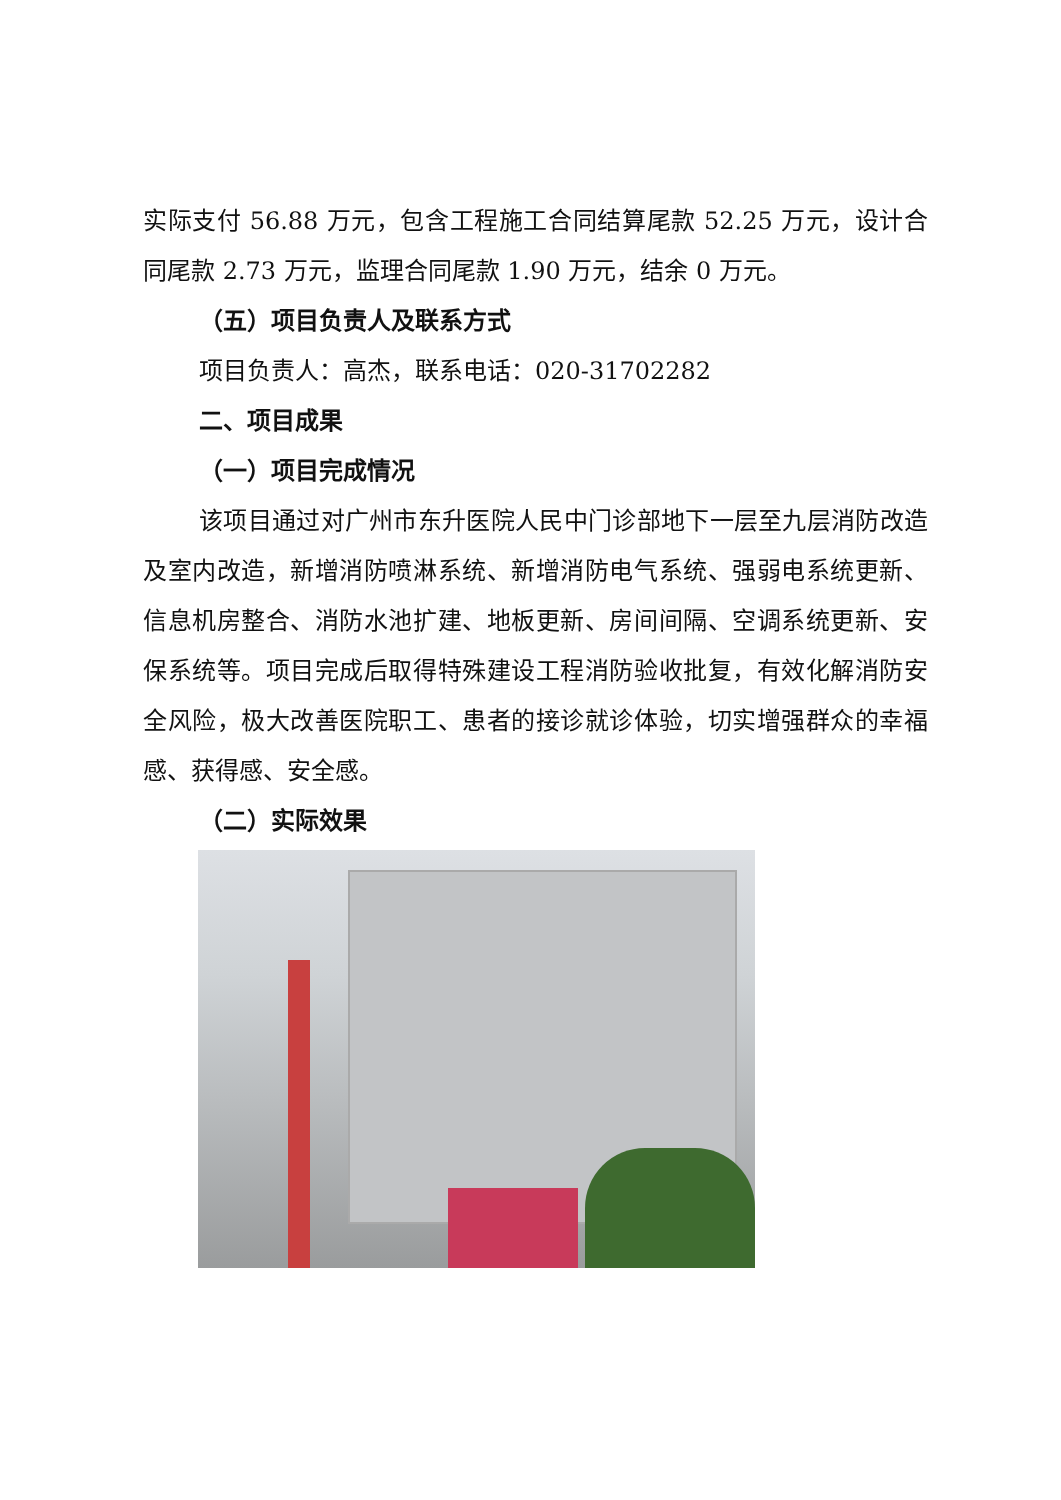实际支付 56.88 万元，包含工程施工合同结算尾款 52.25 万元，设计合同尾款 2.73 万元，监理合同尾款 1.90 万元，结余 0 万元。
（五）项目负责人及联系方式
项目负责人：高杰，联系电话：020-31702282
二、项目成果
（一）项目完成情况
该项目通过对广州市东升医院人民中门诊部地下一层至九层消防改造及室内改造，新增消防喷淋系统、新增消防电气系统、强弱电系统更新、信息机房整合、消防水池扩建、地板更新、房间间隔、空调系统更新、安保系统等。项目完成后取得特殊建设工程消防验收批复，有效化解消防安全风险，极大改善医院职工、患者的接诊就诊体验，切实增强群众的幸福感、获得感、安全感。
（二）实际效果